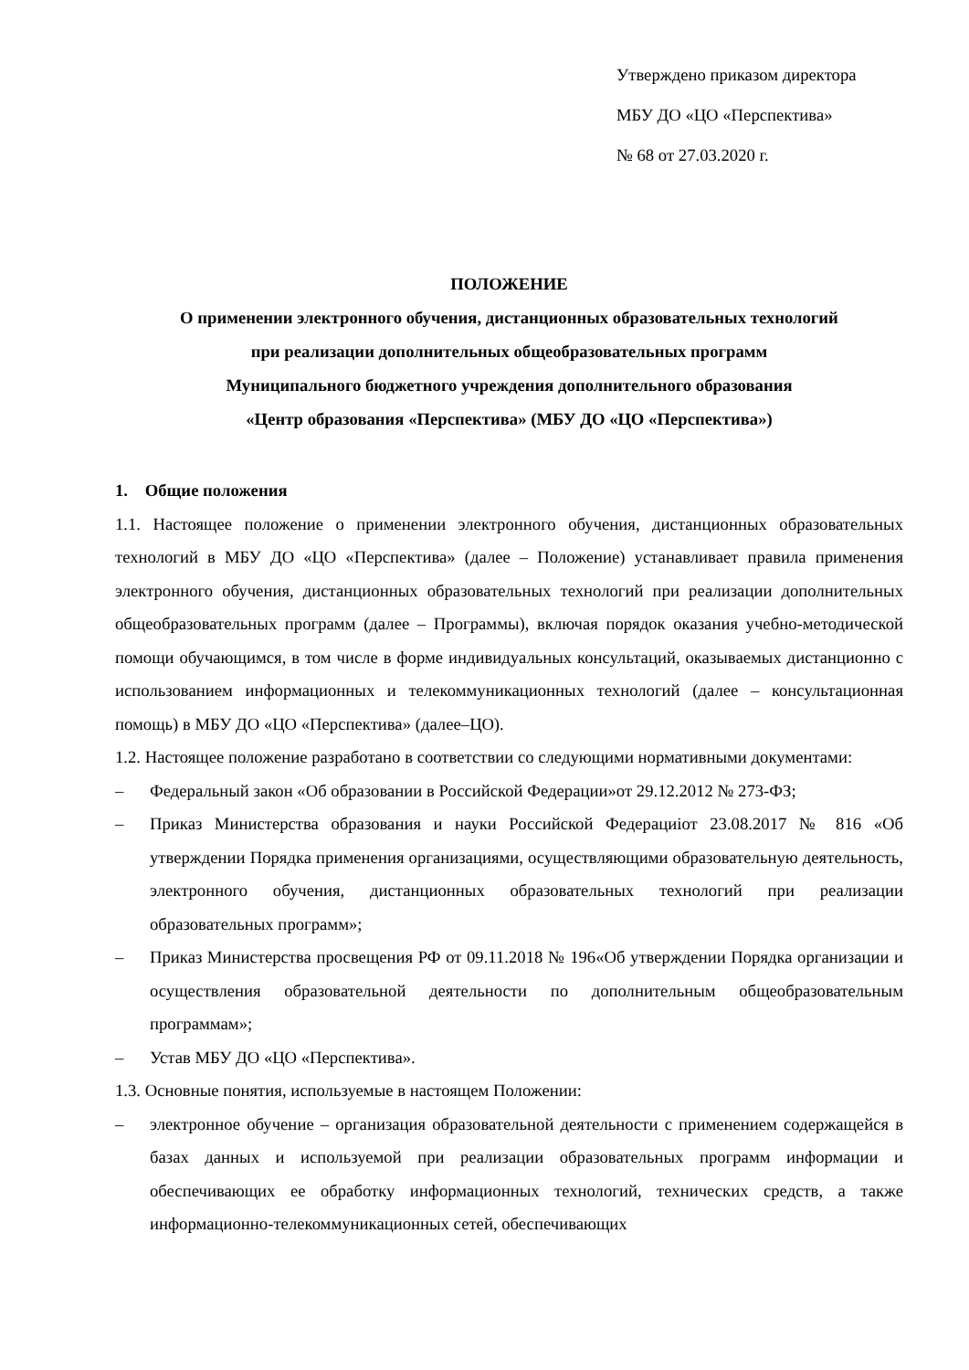Утверждено приказом директора
МБУ ДО «ЦО «Перспектива»
№ 68 от 27.03.2020 г.
ПОЛОЖЕНИЕ
О применении электронного обучения, дистанционных образовательных технологий
при реализации дополнительных общеобразовательных программ
Муниципального бюджетного учреждения дополнительного образования
«Центр образования «Перспектива» (МБУ ДО «ЦО «Перспектива»)
1. Общие положения
1.1. Настоящее положение о применении электронного обучения, дистанционных образовательных технологий в МБУ ДО «ЦО «Перспектива» (далее – Положение) устанавливает правила применения электронного обучения, дистанционных образовательных технологий при реализации дополнительных общеобразовательных программ (далее – Программы), включая порядок оказания учебно-методической помощи обучающимся, в том числе в форме индивидуальных консультаций, оказываемых дистанционно с использованием информационных и телекоммуникационных технологий (далее – консультационная помощь) в МБУ ДО «ЦО «Перспектива» (далее–ЦО).
1.2. Настоящее положение разработано в соответствии со следующими нормативными документами:
– Федеральный закон «Об образовании в Российской Федерации»от 29.12.2012 № 273-ФЗ;
– Приказ Министерства образования и науки Российской Федерациiот 23.08.2017 № 816 «Об утверждении Порядка применения организациями, осуществляющими образовательную деятельность, электронного обучения, дистанционных образовательных технологий при реализации образовательных программ»;
– Приказ Министерства просвещения РФ от 09.11.2018 № 196«Об утверждении Порядка организации и осуществления образовательной деятельности по дополнительным общеобразовательным программам»;
– Устав МБУ ДО «ЦО «Перспектива».
1.3. Основные понятия, используемые в настоящем Положении:
– электронное обучение – организация образовательной деятельности с применением содержащейся в базах данных и используемой при реализации образовательных программ информации и обеспечивающих ее обработку информационных технологий, технических средств, а также информационно-телекоммуникационных сетей, обеспечивающих